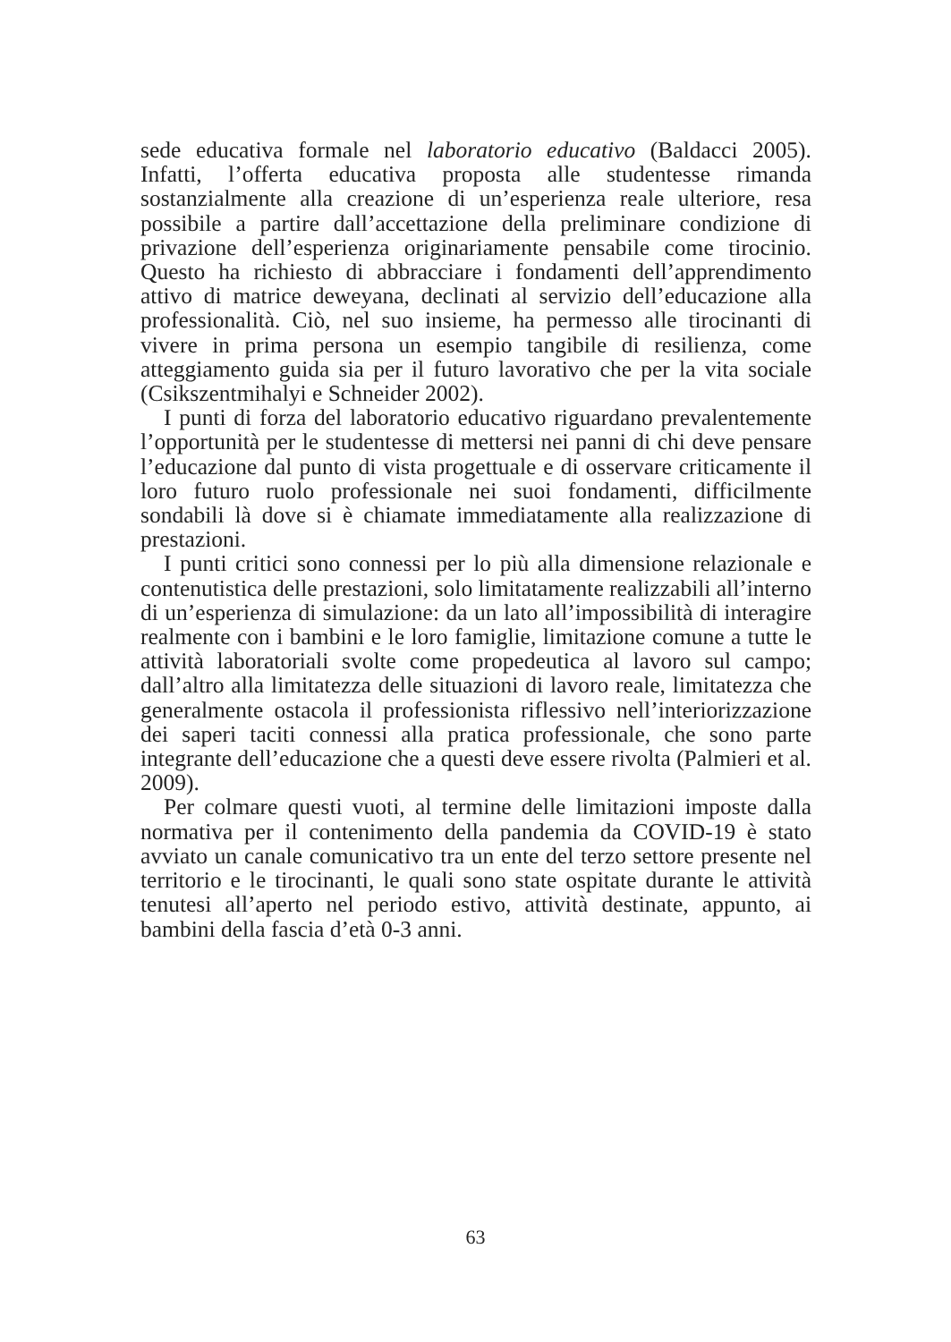sede educativa formale nel laboratorio educativo (Baldacci 2005). Infatti, l’offerta educativa proposta alle studentesse rimanda sostanzialmente alla creazione di un’esperienza reale ulteriore, resa possibile a partire dall’accettazione della preliminare condizione di privazione dell’esperienza originariamente pensabile come tirocinio. Questo ha richiesto di abbracciare i fondamenti dell’apprendimento attivo di matrice deweyana, declinati al servizio dell’educazione alla professionalità. Ciò, nel suo insieme, ha permesso alle tirocinanti di vivere in prima persona un esempio tangibile di resilienza, come atteggiamento guida sia per il futuro lavorativo che per la vita sociale (Csikszentmihalyi e Schneider 2002).
I punti di forza del laboratorio educativo riguardano prevalentemente l’opportunità per le studentesse di mettersi nei panni di chi deve pensare l’educazione dal punto di vista progettuale e di osservare criticamente il loro futuro ruolo professionale nei suoi fondamenti, difficilmente sondabili là dove si è chiamate immediatamente alla realizzazione di prestazioni.
I punti critici sono connessi per lo più alla dimensione relazionale e contenutistica delle prestazioni, solo limitatamente realizzabili all’interno di un’esperienza di simulazione: da un lato all’impossibilità di interagire realmente con i bambini e le loro famiglie, limitazione comune a tutte le attività laboratoriali svolte come propedeutica al lavoro sul campo; dall’altro alla limitatezza delle situazioni di lavoro reale, limitatezza che generalmente ostacola il professionista riflessivo nell’interiorizzazione dei saperi taciti connessi alla pratica professionale, che sono parte integrante dell’educazione che a questi deve essere rivolta (Palmieri et al. 2009).
Per colmare questi vuoti, al termine delle limitazioni imposte dalla normativa per il contenimento della pandemia da COVID-19 è stato avviato un canale comunicativo tra un ente del terzo settore presente nel territorio e le tirocinanti, le quali sono state ospitate durante le attività tenutesi all’aperto nel periodo estivo, attività destinate, appunto, ai bambini della fascia d’età 0-3 anni.
63